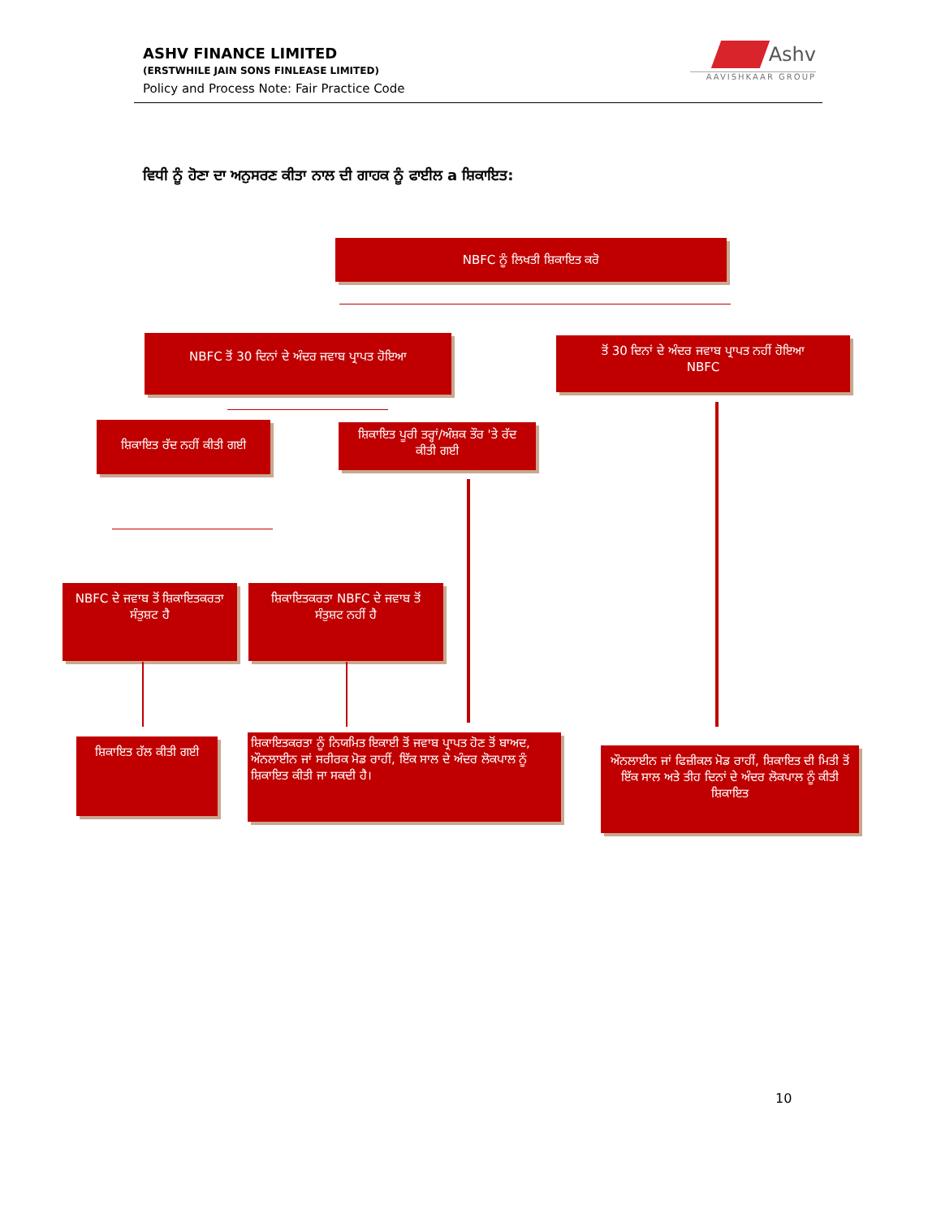ASHV FINANCE LIMITED
(ERSTWHILE JAIN SONS FINLEASE LIMITED)
Policy and Process Note: Fair Practice Code
Ashv
AAVISHKAAR GROUP
ਵਿਧੀ ਨੂੰ ਹੋਣਾ ਦਾ ਅਨੁਸਰਣ ਕੀਤਾ ਨਾਲ ਦੀ ਗਾਹਕ ਨੂੰ ਫਾਈਲ a ਸ਼ਿਕਾਇਤ:
NBFC ਨੂੰ ਲਿਖਤੀ ਸ਼ਿਕਾਇਤ ਕਰੋ
NBFC ਤੋਂ 30 ਦਿਨਾਂ ਦੇ ਅੰਦਰ ਜਵਾਬ ਪ੍ਰਾਪਤ ਹੋਇਆ
ਤੋਂ 30 ਦਿਨਾਂ ਦੇ ਅੰਦਰ ਜਵਾਬ ਪ੍ਰਾਪਤ ਨਹੀਂ ਹੋਇਆ
NBFC
ਸ਼ਿਕਾਇਤ ਰੱਦ ਨਹੀਂ ਕੀਤੀ ਗਈ
ਸ਼ਿਕਾਇਤ ਪੂਰੀ ਤਰ੍ਹਾਂ/ਅੰਸ਼ਕ ਤੌਰ 'ਤੇ ਰੱਦ ਕੀਤੀ ਗਈ
NBFC ਦੇ ਜਵਾਬ ਤੋਂ ਸ਼ਿਕਾਇਤਕਰਤਾ ਸੰਤੁਸ਼ਟ ਹੈ
ਸ਼ਿਕਾਇਤਕਰਤਾ NBFC ਦੇ ਜਵਾਬ ਤੋਂ ਸੰਤੁਸ਼ਟ ਨਹੀਂ ਹੈ
ਸ਼ਿਕਾਇਤ ਹੱਲ ਕੀਤੀ ਗਈ
ਸ਼ਿਕਾਇਤਕਰਤਾ ਨੂੰ ਨਿਯਮਿਤ ਇਕਾਈ ਤੋਂ ਜਵਾਬ ਪ੍ਰਾਪਤ ਹੋਣ ਤੋਂ ਬਾਅਦ, ਔਨਲਾਈਨ ਜਾਂ ਸਰੀਰਕ ਮੋਡ ਰਾਹੀਂ, ਇੱਕ ਸਾਲ ਦੇ ਅੰਦਰ ਲੋਕਪਾਲ ਨੂੰ ਸ਼ਿਕਾਇਤ ਕੀਤੀ ਜਾ ਸਕਦੀ ਹੈ।
ਔਨਲਾਈਨ ਜਾਂ ਫਿਜ਼ੀਕਲ ਮੋਡ ਰਾਹੀਂ, ਸ਼ਿਕਾਇਤ ਦੀ ਮਿਤੀ ਤੋਂ ਇੱਕ ਸਾਲ ਅਤੇ ਤੀਹ ਦਿਨਾਂ ਦੇ ਅੰਦਰ ਲੋਕਪਾਲ ਨੂੰ ਕੀਤੀ ਸ਼ਿਕਾਇਤ
10